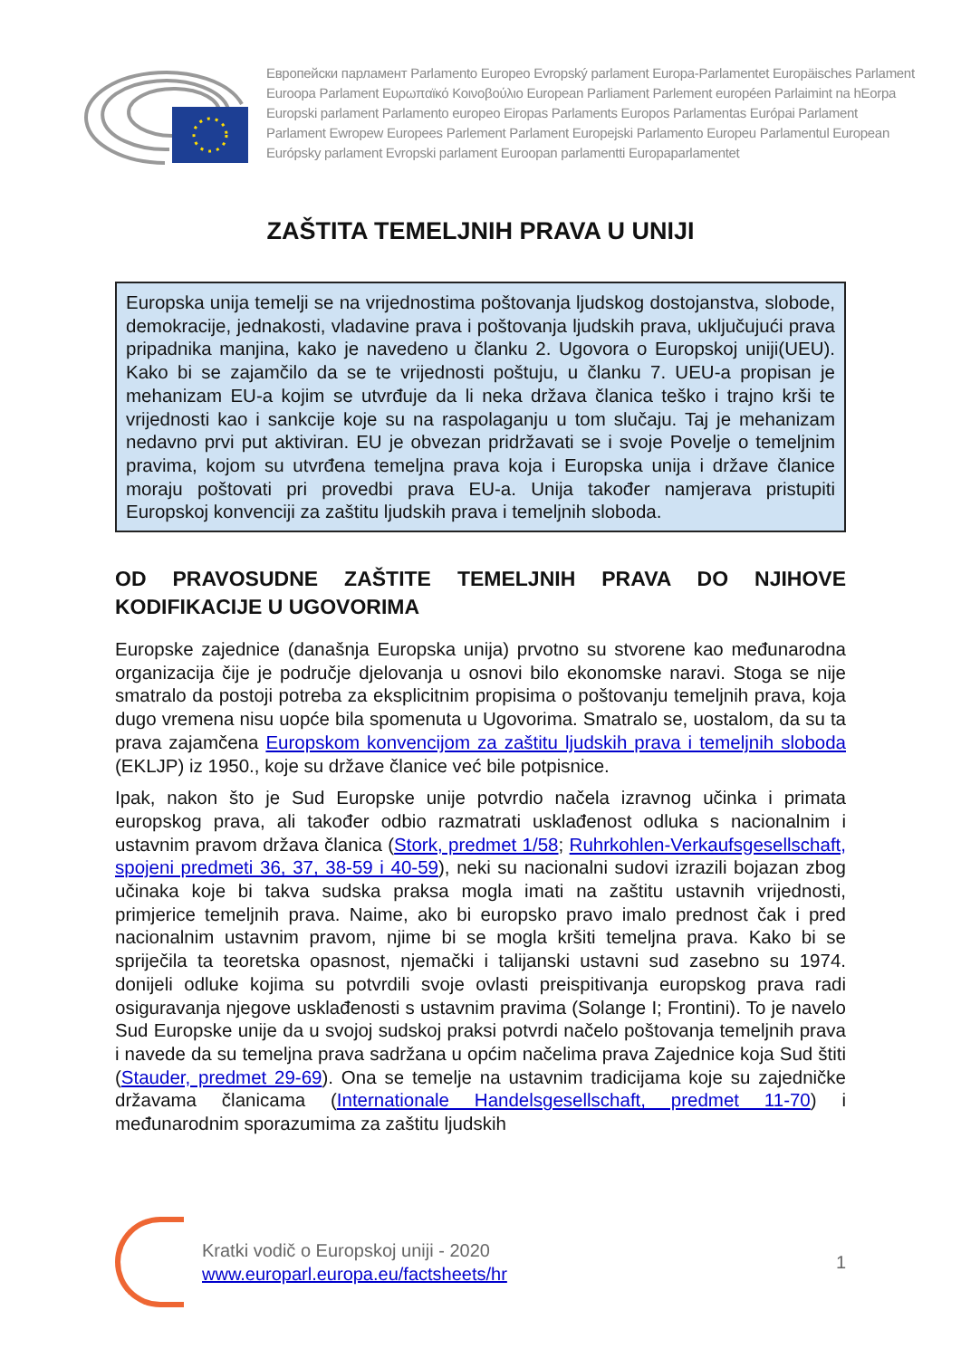Европейски парламент Parlamento Europeo Evropský parlament Europa-Parlamentet Europäisches Parlament
Euroopa Parlament Ευρωπαϊκό Κοινοβούλιο European Parliament Parlement européen Parlaimint na hEorpa
Europski parlament Parlamento europeo Eiropas Parlaments Europos Parlamentas Európai Parlament
Parlament Ewropew Europees Parlement Parlament Europejski Parlamento Europeu Parlamentul European
Európsky parlament Evropski parlament Euroopan parlamentti Europaparlamentet
ZAŠTITA TEMELJNIH PRAVA U UNIJI
Europska unija temelji se na vrijednostima poštovanja ljudskog dostojanstva, slobode, demokracije, jednakosti, vladavine prava i poštovanja ljudskih prava, uključujući prava pripadnika manjina, kako je navedeno u članku 2. Ugovora o Europskoj uniji(UEU). Kako bi se zajamčilo da se te vrijednosti poštuju, u članku 7. UEU-a propisan je mehanizam EU-a kojim se utvrđuje da li neka država članica teško i trajno krši te vrijednosti kao i sankcije koje su na raspolaganju u tom slučaju. Taj je mehanizam nedavno prvi put aktiviran. EU je obvezan pridržavati se i svoje Povelje o temeljnim pravima, kojom su utvrđena temeljna prava koja i Europska unija i države članice moraju poštovati pri provedbi prava EU-a. Unija također namjerava pristupiti Europskoj konvenciji za zaštitu ljudskih prava i temeljnih sloboda.
OD PRAVOSUDNE ZAŠTITE TEMELJNIH PRAVA DO NJIHOVE KODIFIKACIJE U UGOVORIMA
Europske zajednice (današnja Europska unija) prvotno su stvorene kao međunarodna organizacija čije je područje djelovanja u osnovi bilo ekonomske naravi. Stoga se nije smatralo da postoji potreba za eksplicitnim propisima o poštovanju temeljnih prava, koja dugo vremena nisu uopće bila spomenuta u Ugovorima. Smatralo se, uostalom, da su ta prava zajamčena Europskom konvencijom za zaštitu ljudskih prava i temeljnih sloboda (EKLJP) iz 1950., koje su države članice već bile potpisnice.
Ipak, nakon što je Sud Europske unije potvrdio načela izravnog učinka i primata europskog prava, ali također odbio razmatrati usklađenost odluka s nacionalnim i ustavnim pravom država članica (Stork, predmet 1/58; Ruhrkohlen-Verkaufsgesellschaft, spojeni predmeti 36, 37, 38-59 i 40-59), neki su nacionalni sudovi izrazili bojazan zbog učinaka koje bi takva sudska praksa mogla imati na zaštitu ustavnih vrijednosti, primjerice temeljnih prava. Naime, ako bi europsko pravo imalo prednost čak i pred nacionalnim ustavnim pravom, njime bi se mogla kršiti temeljna prava. Kako bi se spriječila ta teoretska opasnost, njemački i talijanski ustavni sud zasebno su 1974. donijeli odluke kojima su potvrdili svoje ovlasti preispitivanja europskog prava radi osiguravanja njegove usklađenosti s ustavnim pravima (Solange I; Frontini). To je navelo Sud Europske unije da u svojoj sudskoj praksi potvrdi načelo poštovanja temeljnih prava i navede da su temeljna prava sadržana u općim načelima prava Zajednice koja Sud štiti (Stauder, predmet 29-69). Ona se temelje na ustavnim tradicijama koje su zajedničke državama članicama (Internationale Handelsgesellschaft, predmet 11-70) i međunarodnim sporazumima za zaštitu ljudskih
Kratki vodič o Europskoj uniji - 2020
www.europarl.europa.eu/factsheets/hr
1